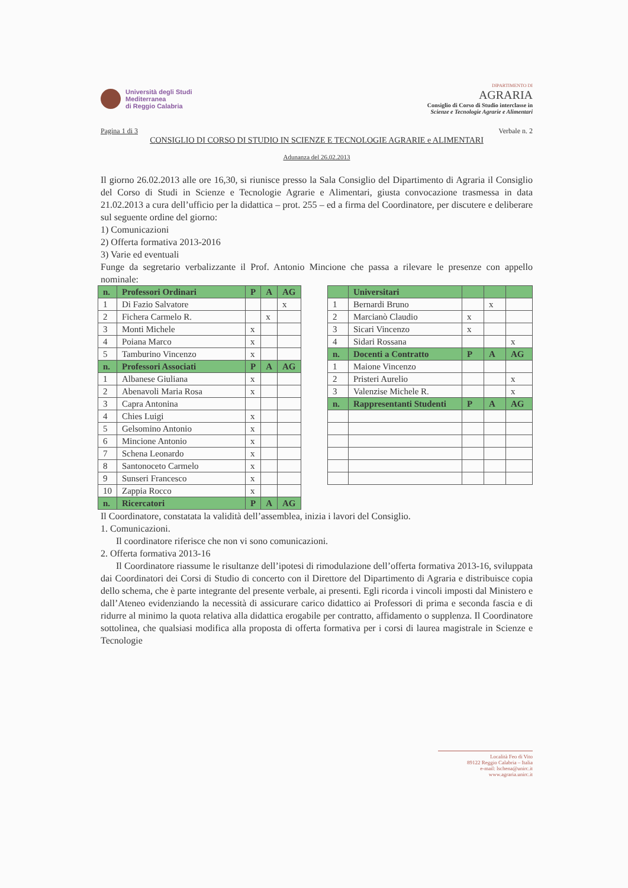Università degli Studi
Mediterranea
di Reggio Calabria
DIPARTIMENTO DI
AGRARIA
Consiglio di Corso di Studio interclasse in
Scienze e Tecnologie Agrarie e Alimentari
Pagina 1 di 3 Verbale n. 2
CONSIGLIO DI CORSO DI STUDIO IN SCIENZE E TECNOLOGIE AGRARIE e ALIMENTARI
Adunanza del 26.02.2013
Il giorno 26.02.2013 alle ore 16,30, si riunisce presso la Sala Consiglio del Dipartimento di Agraria il Consiglio del Corso di Studi in Scienze e Tecnologie Agrarie e Alimentari, giusta convocazione trasmessa in data 21.02.2013 a cura dell’ufficio per la didattica – prot. 255 – ed a firma del Coordinatore, per discutere e deliberare sul seguente ordine del giorno:
1) Comunicazioni
2) Offerta formativa 2013-2016
3) Varie ed eventuali
Funge da segretario verbalizzante il Prof. Antonio Mincione che passa a rilevare le presenze con appello nominale:
| n. | Professori Ordinari | P | A | AG |
| --- | --- | --- | --- | --- |
| 1 | Di Fazio Salvatore | | | x |
| 2 | Fichera Carmelo R. | | x | |
| 3 | Monti Michele | x | | |
| 4 | Poiana Marco | x | | |
| 5 | Tamburino Vincenzo | x | | |
| n. | Professori Associati | P | A | AG |
| 1 | Albanese Giuliana | x | | |
| 2 | Abenavoli Maria Rosa | x | | |
| 3 | Capra Antonina | | | |
| 4 | Chies Luigi | x | | |
| 5 | Gelsomino Antonio | x | | |
| 6 | Mincione Antonio | x | | |
| 7 | Schena Leonardo | x | | |
| 8 | Santonoceto Carmelo | x | | |
| 9 | Sunseri Francesco | x | | |
| 10 | Zappia Rocco | x | | |
| n. | Ricercatori | P | A | AG |
| | Universitari | | | |
| --- | --- | --- | --- | --- |
| 1 | Bernardi Bruno | | x | |
| 2 | Marcianò Claudio | x | | |
| 3 | Sicari Vincenzo | x | | |
| 4 | Sidari Rossana | | | x |
| n. | Docenti a Contratto | P | A | AG |
| 1 | Maione Vincenzo | | | |
| 2 | Pristeri Aurelio | | | x |
| 3 | Valenzise Michele R. | | | x |
| n. | Rappresentanti Studenti | P | A | AG |
Il Coordinatore, constatata la validità dell’assemblea, inizia i lavori del Consiglio.
1. Comunicazioni.
Il coordinatore riferisce che non vi sono comunicazioni.
2. Offerta formativa 2013-16
Il Coordinatore riassume le risultanze dell’ipotesi di rimodulazione dell’offerta formativa 2013-16, sviluppata dai Coordinatori dei Corsi di Studio di concerto con il Direttore del Dipartimento di Agraria e distribuisce copia dello schema, che è parte integrante del presente verbale, ai presenti. Egli ricorda i vincoli imposti dal Ministero e dall’Ateneo evidenziando la necessità di assicurare carico didattico ai Professori di prima e seconda fascia e di ridurre al minimo la quota relativa alla didattica erogabile per contratto, affidamento o supplenza. Il Coordinatore sottolinea, che qualsiasi modifica alla proposta di offerta formativa per i corsi di laurea magistrale in Scienze e Tecnologie
Località Feo di Vito
89122 Reggio Calabria – Italia
e-mail: lschena@unirc.it
www.agraria.unirc.it